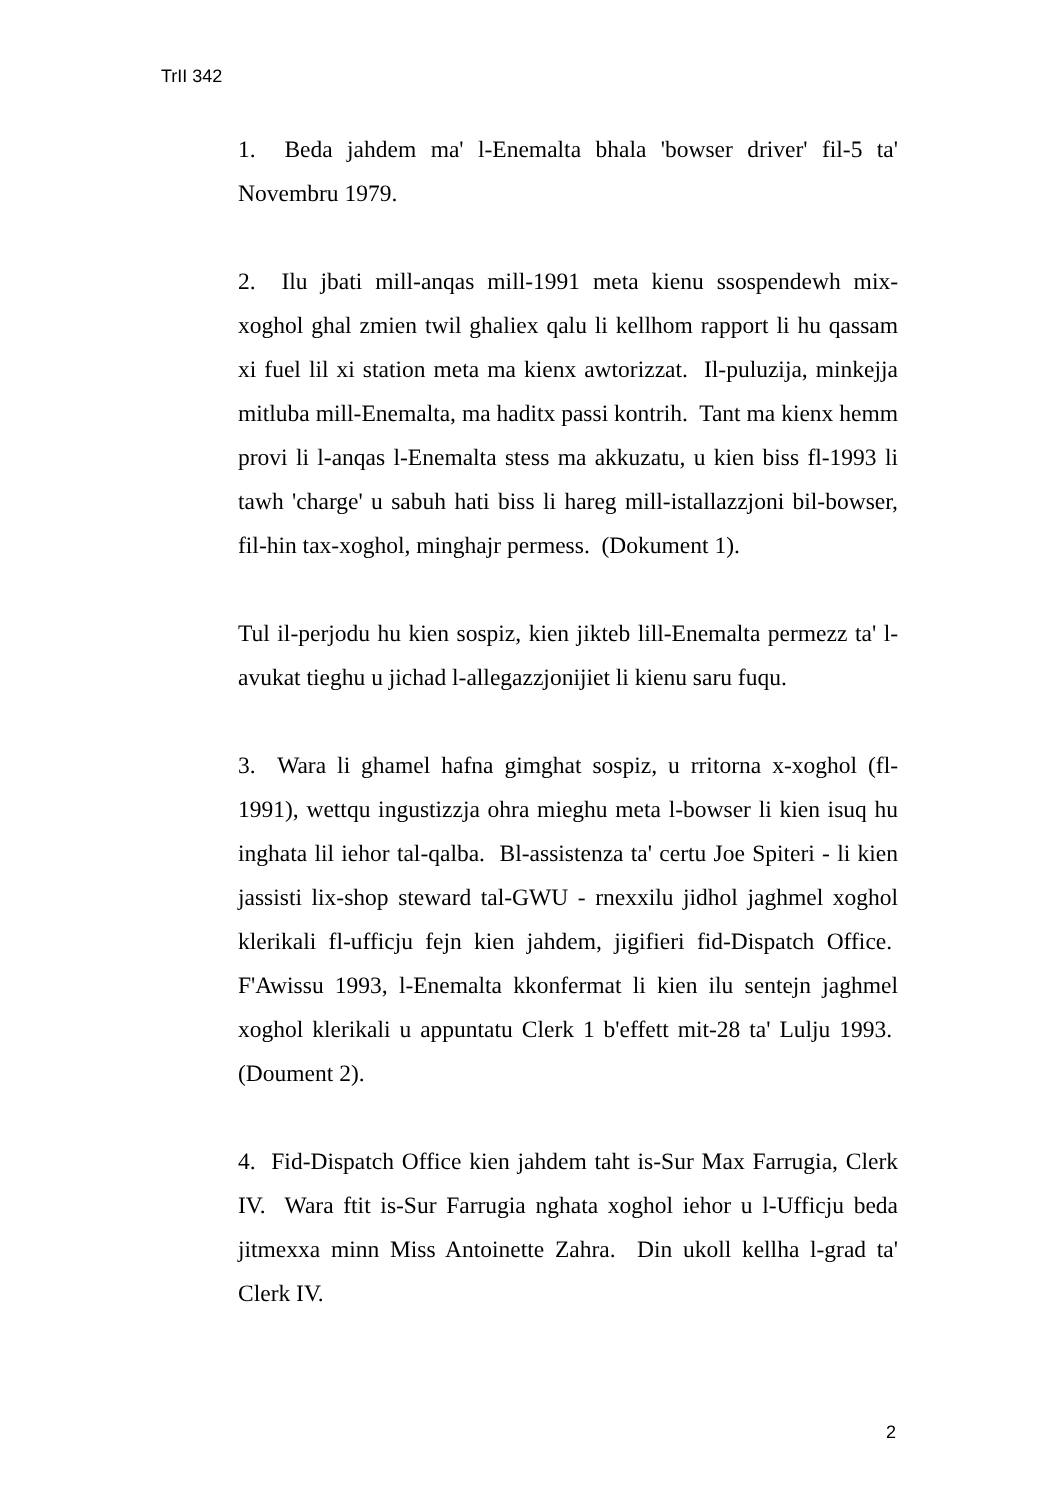TrII 342
1. Beda jahdem ma' l-Enemalta bhala 'bowser driver' fil-5 ta' Novembru 1979.
2. Ilu jbati mill-anqas mill-1991 meta kienu ssospendewh mix-xoghol ghal zmien twil ghaliex qalu li kellhom rapport li hu qassam xi fuel lil xi station meta ma kienx awtorizzat. Il-puluzija, minkejja mitluba mill-Enemalta, ma haditx passi kontrih. Tant ma kienx hemm provi li l-anqas l-Enemalta stess ma akkuzatu, u kien biss fl-1993 li tawh 'charge' u sabuh hati biss li hareg mill-istallazzjoni bil-bowser, fil-hin tax-xoghol, minghajr permess. (Dokument 1).
Tul il-perjodu hu kien sospiz, kien jikteb lill-Enemalta permezz ta' l-avukat tieghu u jichad l-allegazzjonijiet li kienu saru fuqu.
3. Wara li ghamel hafna gimghat sospiz, u rritorna x-xoghol (fl-1991), wettqu ingustizzja ohra mieghu meta l-bowser li kien isuq hu inghata lil iehor tal-qalba. Bl-assistenza ta' certu Joe Spiteri - li kien jassisti lix-shop steward tal-GWU - rnexxilu jidhol jaghmel xoghol klerikali fl-ufficju fejn kien jahdem, jigifieri fid-Dispatch Office. F'Awissu 1993, l-Enemalta kkonfermat li kien ilu sentejn jaghmel xoghol klerikali u appuntatu Clerk 1 b'effett mit-28 ta' Lulju 1993. (Doument 2).
4. Fid-Dispatch Office kien jahdem taht is-Sur Max Farrugia, Clerk IV. Wara ftit is-Sur Farrugia nghata xoghol iehor u l-Ufficju beda jitmexxa minn Miss Antoinette Zahra. Din ukoll kellha l-grad ta' Clerk IV.
2